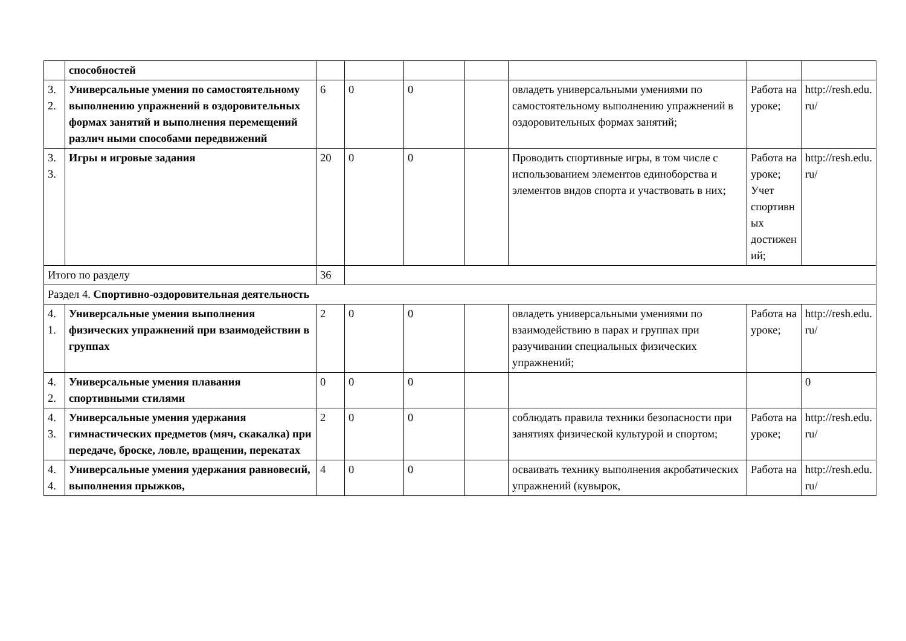| | способностей | | | | | | | |
| 3. 2. | Универсальные умения по самостоятельному выполнению упражнений в оздоровительных формах занятий и выполнения перемещений различ ными способами передвижений | 6 | 0 | 0 | | овладеть универсальными умениями по самостоятельному выполнению упражнений в оздоровительных формах занятий; | Работа на уроке; | http://resh.edu.ru/ |
| 3. 3. | Игры и игровые задания | 20 | 0 | 0 | | Проводить спортивные игры, в том числе с использованием элементов единоборства и элементов видов спорта и участвовать в них; | Работа на уроке; Учет спортивных достижений; | http://resh.edu.ru/ |
| Итого по разделу | | 36 | | | | | | |
| Раздел 4. Спортивно-оздоровительная деятельность | | | | | | | | |
| 4. 1. | Универсальные умения выполнения физических упражнений при взаимодействии в группах | 2 | 0 | 0 | | овладеть универсальными умениями по взаимодействию в парах и группах при разучивании специальных физических упражнений; | Работа на уроке; | http://resh.edu.ru/ |
| 4. 2. | Универсальные умения плавания спортивными стилями | 0 | 0 | 0 | | | | 0 |
| 4. 3. | Универсальные умения удержания гимнастических предметов (мяч, скакалка) при передаче, броске, ловле, вращении, перекатах | 2 | 0 | 0 | | соблюдать правила техники безопасности при занятиях физической культурой и спортом; | Работа на уроке; | http://resh.edu.ru/ |
| 4. 4. | Универсальные умения удержания равновесий, выполнения прыжков, | 4 | 0 | 0 | | осваивать технику выполнения акробатических упражнений (кувырок, | Работа на | http://resh.edu.ru/ |